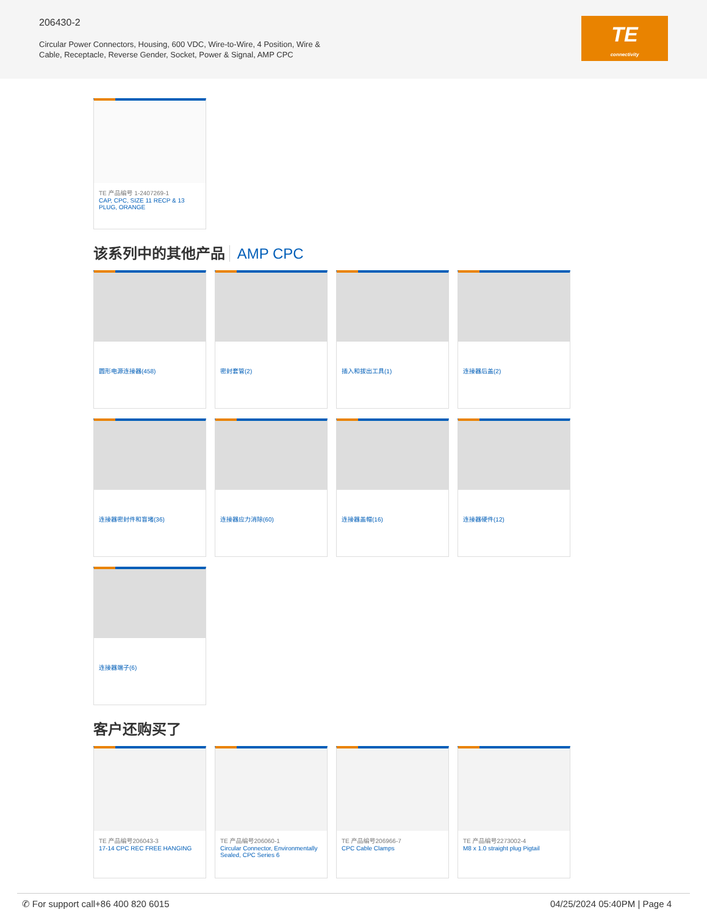206430-2
Circular Power Connectors, Housing, 600 VDC, Wire-to-Wire, 4 Position, Wire & Cable, Receptacle, Reverse Gender, Socket, Power & Signal, AMP CPC
TE
connectivity
TE 产品编号 1-2407269-1
CAP, CPC, SIZE 11 RECP & 13 PLUG, ORANGE
该系列中的其他产品 AMP CPC
圆形电源连接器(458) 密封套管(2) 插入和拔出工具(1) 连接器后盖(2)
连接器密封件和盲堵(36) 连接器应力消除(60) 连接器盖帽(16) 连接器硬件(12)
连接器端子(6)
客户还购买了
TE 产品编号206043-3
17-14 CPC REC FREE HANGING
TE 产品编号206060-1
Circular Connector, Environmentally Sealed, CPC Series 6
TE 产品编号206966-7
CPC Cable Clamps
TE 产品编号2273002-4
M8 x 1.0 straight plug Pigtail
✆ For support call+86 400 820 6015 04/25/2024 05:40PM | Page 4